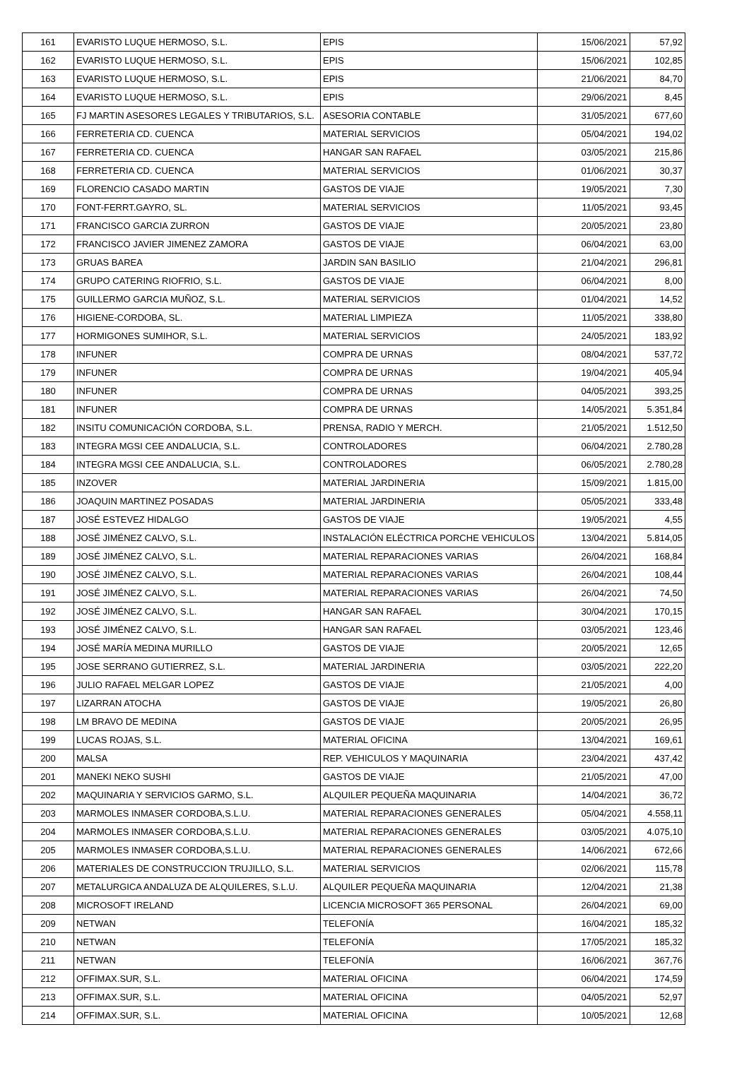| 161 | EVARISTO LUQUE HERMOSO, S.L. | EPIS | 15/06/2021 | 57,92 |
| 162 | EVARISTO LUQUE HERMOSO, S.L. | EPIS | 15/06/2021 | 102,85 |
| 163 | EVARISTO LUQUE HERMOSO, S.L. | EPIS | 21/06/2021 | 84,70 |
| 164 | EVARISTO LUQUE HERMOSO, S.L. | EPIS | 29/06/2021 | 8,45 |
| 165 | FJ MARTIN ASESORES LEGALES Y TRIBUTARIOS, S.L. | ASESORIA CONTABLE | 31/05/2021 | 677,60 |
| 166 | FERRETERIA CD. CUENCA | MATERIAL SERVICIOS | 05/04/2021 | 194,02 |
| 167 | FERRETERIA CD. CUENCA | HANGAR SAN RAFAEL | 03/05/2021 | 215,86 |
| 168 | FERRETERIA CD. CUENCA | MATERIAL SERVICIOS | 01/06/2021 | 30,37 |
| 169 | FLORENCIO CASADO MARTIN | GASTOS DE VIAJE | 19/05/2021 | 7,30 |
| 170 | FONT-FERRT.GAYRO, SL. | MATERIAL SERVICIOS | 11/05/2021 | 93,45 |
| 171 | FRANCISCO GARCIA ZURRON | GASTOS DE VIAJE | 20/05/2021 | 23,80 |
| 172 | FRANCISCO JAVIER JIMENEZ ZAMORA | GASTOS DE VIAJE | 06/04/2021 | 63,00 |
| 173 | GRUAS BAREA | JARDIN SAN BASILIO | 21/04/2021 | 296,81 |
| 174 | GRUPO CATERING RIOFRIO, S.L. | GASTOS DE VIAJE | 06/04/2021 | 8,00 |
| 175 | GUILLERMO GARCIA MUÑOZ, S.L. | MATERIAL SERVICIOS | 01/04/2021 | 14,52 |
| 176 | HIGIENE-CORDOBA, SL. | MATERIAL LIMPIEZA | 11/05/2021 | 338,80 |
| 177 | HORMIGONES SUMIHOR, S.L. | MATERIAL SERVICIOS | 24/05/2021 | 183,92 |
| 178 | INFUNER | COMPRA DE URNAS | 08/04/2021 | 537,72 |
| 179 | INFUNER | COMPRA DE URNAS | 19/04/2021 | 405,94 |
| 180 | INFUNER | COMPRA DE URNAS | 04/05/2021 | 393,25 |
| 181 | INFUNER | COMPRA DE URNAS | 14/05/2021 | 5.351,84 |
| 182 | INSITU COMUNICACIÓN CORDOBA, S.L. | PRENSA, RADIO Y MERCH. | 21/05/2021 | 1.512,50 |
| 183 | INTEGRA MGSI CEE ANDALUCIA, S.L. | CONTROLADORES | 06/04/2021 | 2.780,28 |
| 184 | INTEGRA MGSI CEE ANDALUCIA, S.L. | CONTROLADORES | 06/05/2021 | 2.780,28 |
| 185 | INZOVER | MATERIAL JARDINERIA | 15/09/2021 | 1.815,00 |
| 186 | JOAQUIN MARTINEZ POSADAS | MATERIAL JARDINERIA | 05/05/2021 | 333,48 |
| 187 | JOSÉ ESTEVEZ HIDALGO | GASTOS DE VIAJE | 19/05/2021 | 4,55 |
| 188 | JOSÉ JIMÉNEZ CALVO, S.L. | INSTALACIÓN ELÉCTRICA PORCHE VEHICULOS | 13/04/2021 | 5.814,05 |
| 189 | JOSÉ JIMÉNEZ CALVO, S.L. | MATERIAL REPARACIONES VARIAS | 26/04/2021 | 168,84 |
| 190 | JOSÉ JIMÉNEZ CALVO, S.L. | MATERIAL REPARACIONES VARIAS | 26/04/2021 | 108,44 |
| 191 | JOSÉ JIMÉNEZ CALVO, S.L. | MATERIAL REPARACIONES VARIAS | 26/04/2021 | 74,50 |
| 192 | JOSÉ JIMÉNEZ CALVO, S.L. | HANGAR SAN RAFAEL | 30/04/2021 | 170,15 |
| 193 | JOSÉ JIMÉNEZ CALVO, S.L. | HANGAR SAN RAFAEL | 03/05/2021 | 123,46 |
| 194 | JOSÉ MARÍA MEDINA MURILLO | GASTOS DE VIAJE | 20/05/2021 | 12,65 |
| 195 | JOSE SERRANO GUTIERREZ, S.L. | MATERIAL JARDINERIA | 03/05/2021 | 222,20 |
| 196 | JULIO RAFAEL MELGAR LOPEZ | GASTOS DE VIAJE | 21/05/2021 | 4,00 |
| 197 | LIZARRAN ATOCHA | GASTOS DE VIAJE | 19/05/2021 | 26,80 |
| 198 | LM BRAVO DE MEDINA | GASTOS DE VIAJE | 20/05/2021 | 26,95 |
| 199 | LUCAS ROJAS, S.L. | MATERIAL OFICINA | 13/04/2021 | 169,61 |
| 200 | MALSA | REP. VEHICULOS Y MAQUINARIA | 23/04/2021 | 437,42 |
| 201 | MANEKI NEKO SUSHI | GASTOS DE VIAJE | 21/05/2021 | 47,00 |
| 202 | MAQUINARIA Y SERVICIOS GARMO, S.L. | ALQUILER PEQUEÑA MAQUINARIA | 14/04/2021 | 36,72 |
| 203 | MARMOLES INMASER CORDOBA,S.L.U. | MATERIAL REPARACIONES GENERALES | 05/04/2021 | 4.558,11 |
| 204 | MARMOLES INMASER CORDOBA,S.L.U. | MATERIAL REPARACIONES GENERALES | 03/05/2021 | 4.075,10 |
| 205 | MARMOLES INMASER CORDOBA,S.L.U. | MATERIAL REPARACIONES GENERALES | 14/06/2021 | 672,66 |
| 206 | MATERIALES DE CONSTRUCCION TRUJILLO, S.L. | MATERIAL SERVICIOS | 02/06/2021 | 115,78 |
| 207 | METALURGICA ANDALUZA DE ALQUILERES, S.L.U. | ALQUILER PEQUEÑA MAQUINARIA | 12/04/2021 | 21,38 |
| 208 | MICROSOFT IRELAND | LICENCIA MICROSOFT 365 PERSONAL | 26/04/2021 | 69,00 |
| 209 | NETWAN | TELEFONÍA | 16/04/2021 | 185,32 |
| 210 | NETWAN | TELEFONÍA | 17/05/2021 | 185,32 |
| 211 | NETWAN | TELEFONÍA | 16/06/2021 | 367,76 |
| 212 | OFFIMAX.SUR, S.L. | MATERIAL OFICINA | 06/04/2021 | 174,59 |
| 213 | OFFIMAX.SUR, S.L. | MATERIAL OFICINA | 04/05/2021 | 52,97 |
| 214 | OFFIMAX.SUR, S.L. | MATERIAL OFICINA | 10/05/2021 | 12,68 |